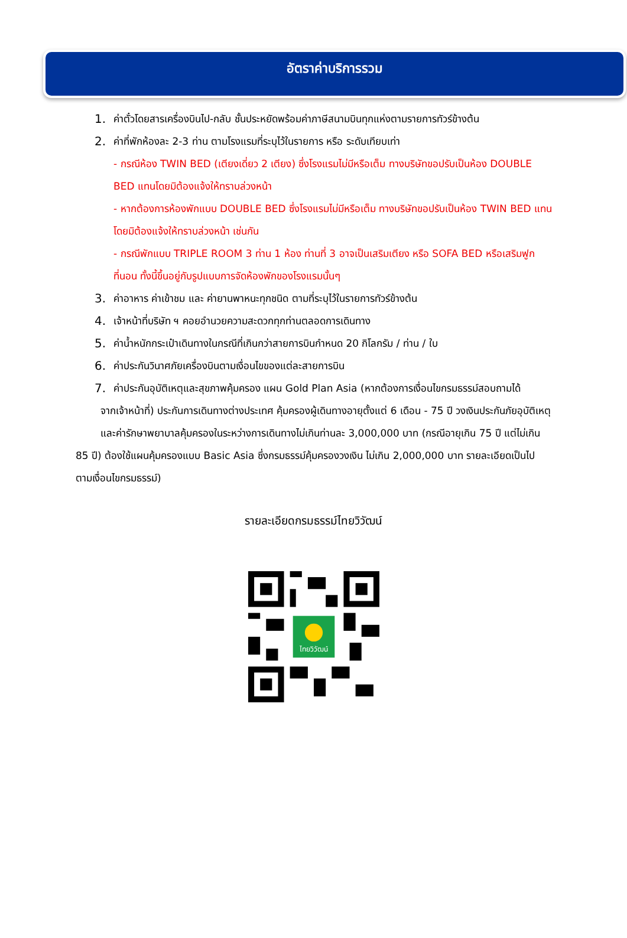อัตราค่าบริการรวม
1. ค่าตั๋วโดยสารเครื่องบินไป-กลับ ชั้นประหยัดพร้อมค่าภาษีสนามบินทุกแห่งตามรายการทัวร์ข้างต้น
2. ค่าที่พักห้องละ 2-3 ท่าน ตามโรงแรมที่ระบุไว้ในรายการ หรือ ระดับเทียบเท่า
- กรณีห้อง TWIN BED (เตียงเดี่ยว 2 เตียง) ซึ่งโรงแรมไม่มีหรือเต็ม ทางบริษัทขอปรับเป็นห้อง DOUBLE BED แทนโดยมิต้องแจ้งให้ทราบล่วงหน้า
- หากต้องการห้องพักแบบ DOUBLE BED ซึ่งโรงแรมไม่มีหรือเต็ม ทางบริษัทขอปรับเป็นห้อง TWIN BED แทนโดยมิต้องแจ้งให้ทราบล่วงหน้า เช่นกัน
- กรณีพักแบบ TRIPLE ROOM 3 ท่าน 1 ห้อง ท่านที่ 3 อาจเป็นเสริมเตียง หรือ SOFA BED หรือเสริมฟูกที่นอน ทั้งนี้ขึ้นอยู่กับรูปแบบการจัดห้องพักของโรงแรมนั้นๆ
3. ค่าอาหาร ค่าเข้าชม และ ค่ายานพาหนะทุกชนิด ตามที่ระบุไว้ในรายการทัวร์ข้างต้น
4. เจ้าหน้าที่บริษัท ฯ คอยอำนวยความสะดวกทุกท่านตลอดการเดินทาง
5. ค่าน้ำหนักกระเป๋าเดินทางในกรณีที่เกินกว่าสายการบินกำหนด 20 กิโลกรัม / ท่าน / ใบ
6. ค่าประกันวินาศภัยเครื่องบินตามเงื่อนไขของแต่ละสายการบิน
7. ค่าประกันอุบัติเหตุและสุขภาพคุ้มครอง แผน Gold Plan Asia (หากต้องการเงื่อนไขกรมธรรม์สอบถามได้
จากเจ้าหน้าที่) ประกันการเดินทางต่างประเทศ คุ้มครองผู้เดินทางอายุตั้งแต่ 6 เดือน - 75 ปี วงเงินประกันภัยอุบัติเหตุ
และค่ารักษาพยาบาลคุ้มครองในระหว่างการเดินทางไม่เกินท่านละ 3,000,000 บาท (กรณีอายุเกิน 75 ปี แต่ไม่เกิน 85 ปี) ต้องใช้แผนคุ้มครองแบบ Basic Asia ซึ่งกรมธรรม์คุ้มครองวงเงิน ไม่เกิน 2,000,000 บาท รายละเอียดเป็นไป ตามเงื่อนไขกรมธรรม์)
รายละเอียดกรมธรรม์ไทยวิวัฒน์
ไทยวิวัฒน์